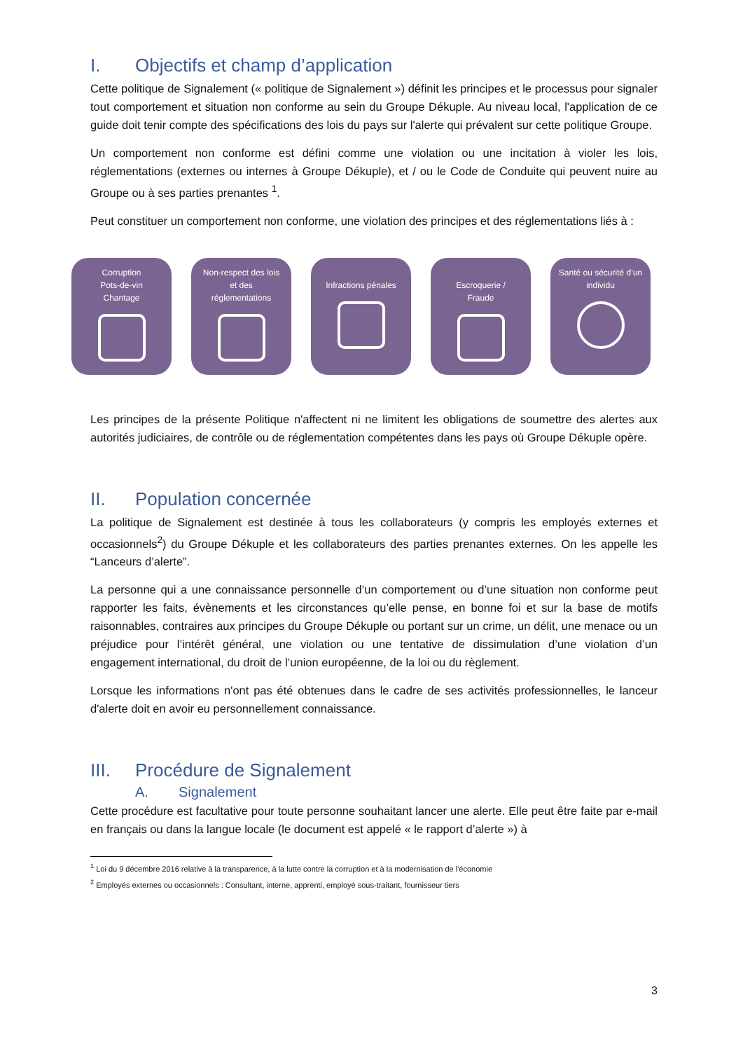I. Objectifs et champ d’application
Cette politique de Signalement (« politique de Signalement ») définit les principes et le processus pour signaler tout comportement et situation non conforme au sein du Groupe Dékuple. Au niveau local, l'application de ce guide doit tenir compte des spécifications des lois du pays sur l'alerte qui prévalent sur cette politique Groupe.
Un comportement non conforme est défini comme une violation ou une incitation à violer les lois, réglementations (externes ou internes à Groupe Dékuple), et / ou le Code de Conduite qui peuvent nuire au Groupe ou à ses parties prenantes <sup>1</sup>.
Peut constituer un comportement non conforme, une violation des principes et des réglementations liés à :
Corruption
Pots-de-vin
Chantage
Non-respect des lois
et des
réglementations
Infractions pénales
Escroquerie /
Fraude
Santé ou sécurité d’un
individu
Les principes de la présente Politique n'affectent ni ne limitent les obligations de soumettre des alertes aux autorités judiciaires, de contrôle ou de réglementation compétentes dans les pays où Groupe Dékuple opère.
II. Population concernée
La politique de Signalement est destinée à tous les collaborateurs (y compris les employés externes et occasionnels<sup>2</sup>) du Groupe Dékuple et les collaborateurs des parties prenantes externes. On les appelle les “Lanceurs d’alerte”.
La personne qui a une connaissance personnelle d’un comportement ou d’une situation non conforme peut rapporter les faits, évènements et les circonstances qu’elle pense, en bonne foi et sur la base de motifs raisonnables, contraires aux principes du Groupe Dékuple ou portant sur un crime, un délit, une menace ou un préjudice pour l’intérêt général, une violation ou une tentative de dissimulation d’une violation d’un engagement international, du droit de l’union européenne, de la loi ou du règlement.
Lorsque les informations n'ont pas été obtenues dans le cadre de ses activités professionnelles, le lanceur d'alerte doit en avoir eu personnellement connaissance.
III. Procédure de Signalement
A. Signalement
Cette procédure est facultative pour toute personne souhaitant lancer une alerte. Elle peut être faite par e-mail en français ou dans la langue locale (le document est appelé « le rapport d’alerte ») à
<sup>1</sup> Loi du 9 décembre 2016 relative à la transparence, à la lutte contre la corruption et à la modernisation de l'économie
<sup>2</sup> Employés externes ou occasionnels : Consultant, interne, apprenti, employé sous-traitant, fournisseur tiers
3